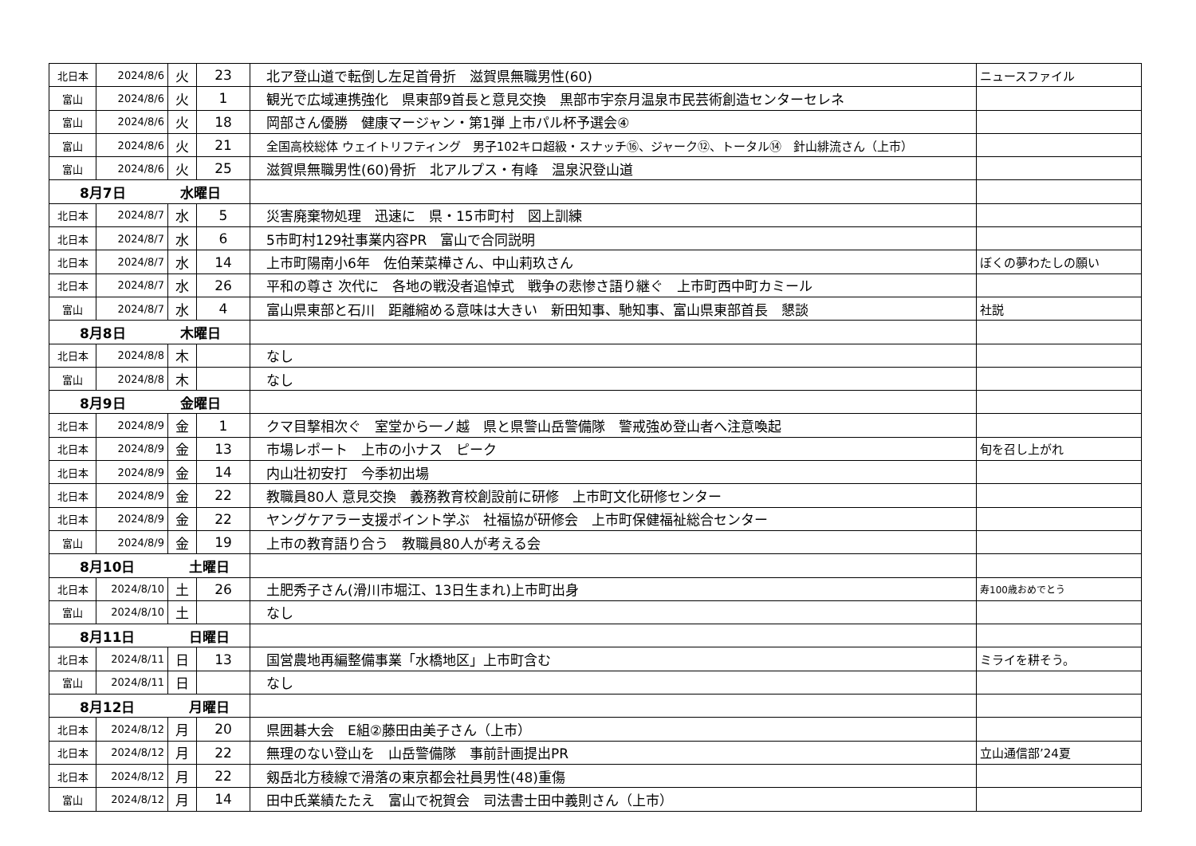| 北日本 | 2024/8/6 | 火 | 23 | 北ア登山道で転倒し左足首骨折 滋賀県無職男性(60) | ニュースファイル |
| 富山 | 2024/8/6 | 火 | 1 | 観光で広域連携強化 県東部9首長と意見交換 黒部市宇奈月温泉市民芸術創造センターセレネ | |
| 富山 | 2024/8/6 | 火 | 18 | 岡部さん優勝 健康マージャン・第1弾 上市パル杯予選会④ | |
| 富山 | 2024/8/6 | 火 | 21 | 全国高校総体 ウェイトリフティング 男子102キロ超級・スナッチ⑯、ジャーク⑫、トータル⑭ 針山緋流さん（上市） | |
| 富山 | 2024/8/6 | 火 | 25 | 滋賀県無職男性(60)骨折 北アルプス・有峰 温泉沢登山道 | |
| 8月7日 水曜日 | | | | | |
| 北日本 | 2024/8/7 | 水 | 5 | 災害廃棄物処理 迅速に 県・15市町村 図上訓練 | |
| 北日本 | 2024/8/7 | 水 | 6 | 5市町村129社事業内容PR 富山で合同説明 | |
| 北日本 | 2024/8/7 | 水 | 14 | 上市町陽南小6年 佐伯茉菜樺さん、中山莉玖さん | ぼくの夢わたしの願い |
| 北日本 | 2024/8/7 | 水 | 26 | 平和の尊さ 次代に 各地の戦没者追悼式 戦争の悲惨さ語り継ぐ 上市町西中町カミール | |
| 富山 | 2024/8/7 | 水 | 4 | 富山県東部と石川 距離縮める意味は大きい 新田知事、馳知事、富山県東部首長 懇談 | 社説 |
| 8月8日 木曜日 | | | | | |
| 北日本 | 2024/8/8 | 木 | | なし | |
| 富山 | 2024/8/8 | 木 | | なし | |
| 8月9日 金曜日 | | | | | |
| 北日本 | 2024/8/9 | 金 | 1 | クマ目撃相次ぐ 室堂から一ノ越 県と県警山岳警備隊 警戒強め登山者へ注意喚起 | |
| 北日本 | 2024/8/9 | 金 | 13 | 市場レポート 上市の小ナス ピーク | 旬を召し上がれ |
| 北日本 | 2024/8/9 | 金 | 14 | 内山壮初安打 今季初出場 | |
| 北日本 | 2024/8/9 | 金 | 22 | 教職員80人 意見交換 義務教育校創設前に研修 上市町文化研修センター | |
| 北日本 | 2024/8/9 | 金 | 22 | ヤングケアラー支援ポイント学ぶ 社福協が研修会 上市町保健福祉総合センター | |
| 富山 | 2024/8/9 | 金 | 19 | 上市の教育語り合う 教職員80人が考える会 | |
| 8月10日 土曜日 | | | | | |
| 北日本 | 2024/8/10 | 土 | 26 | 土肥秀子さん(滑川市堀江、13日生まれ)上市町出身 | 寿100歳おめでとう |
| 富山 | 2024/8/10 | 土 | | なし | |
| 8月11日 日曜日 | | | | | |
| 北日本 | 2024/8/11 | 日 | 13 | 国営農地再編整備事業「水橋地区」上市町含む | ミライを耕そう。 |
| 富山 | 2024/8/11 | 日 | | なし | |
| 8月12日 月曜日 | | | | | |
| 北日本 | 2024/8/12 | 月 | 20 | 県囲碁大会 E組②藤田由美子さん（上市） | |
| 北日本 | 2024/8/12 | 月 | 22 | 無理のない登山を 山岳警備隊 事前計画提出PR | 立山通信部’24夏 |
| 北日本 | 2024/8/12 | 月 | 22 | 剱岳北方稜線で滑落の東京都会社員男性(48)重傷 | |
| 富山 | 2024/8/12 | 月 | 14 | 田中氏業績たたえ 富山で祝賀会 司法書士田中義則さん（上市） | |